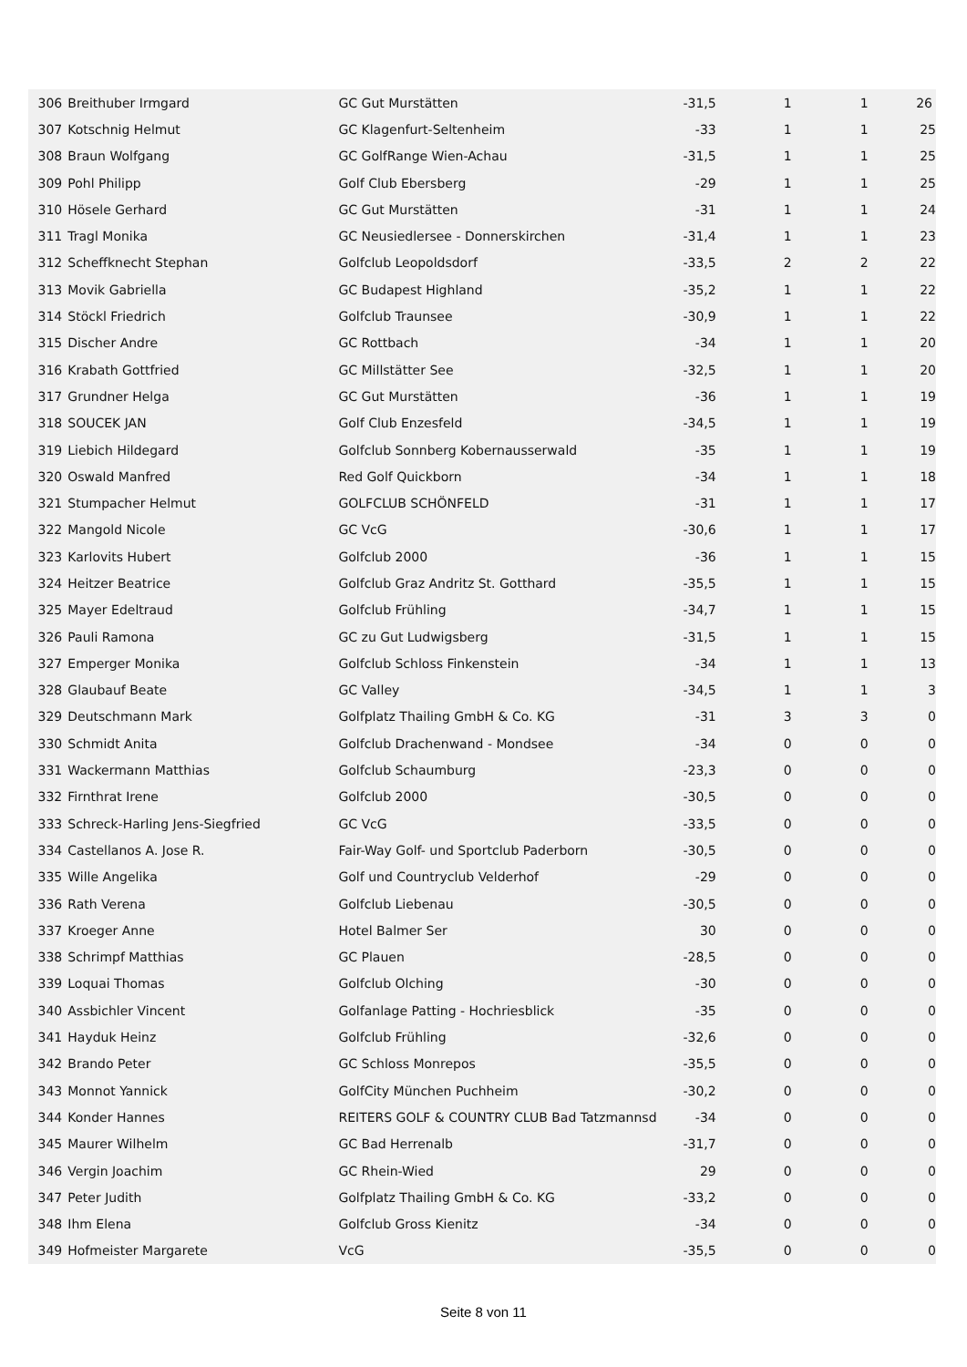| 306 | Breithuber Irmgard | GC Gut Murstätten | -31,5 | 1 | 1 | 26 |
| 307 | Kotschnig Helmut | GC Klagenfurt-Seltenheim | -33 | 1 | 1 | 25 |
| 308 | Braun Wolfgang | GC GolfRange Wien-Achau | -31,5 | 1 | 1 | 25 |
| 309 | Pohl Philipp | Golf Club Ebersberg | -29 | 1 | 1 | 25 |
| 310 | Hösele Gerhard | GC Gut Murstätten | -31 | 1 | 1 | 24 |
| 311 | Tragl Monika | GC Neusiedlersee - Donnerskirchen | -31,4 | 1 | 1 | 23 |
| 312 | Scheffknecht Stephan | Golfclub Leopoldsdorf | -33,5 | 2 | 2 | 22 |
| 313 | Movik Gabriella | GC Budapest Highland | -35,2 | 1 | 1 | 22 |
| 314 | Stöckl Friedrich | Golfclub Traunsee | -30,9 | 1 | 1 | 22 |
| 315 | Discher Andre | GC Rottbach | -34 | 1 | 1 | 20 |
| 316 | Krabath Gottfried | GC Millstätter See | -32,5 | 1 | 1 | 20 |
| 317 | Grundner Helga | GC Gut Murstätten | -36 | 1 | 1 | 19 |
| 318 | SOUCEK JAN | Golf Club Enzesfeld | -34,5 | 1 | 1 | 19 |
| 319 | Liebich Hildegard | Golfclub Sonnberg Kobernausserwald | -35 | 1 | 1 | 19 |
| 320 | Oswald Manfred | Red Golf Quickborn | -34 | 1 | 1 | 18 |
| 321 | Stumpacher Helmut | GOLFCLUB SCHÖNFELD | -31 | 1 | 1 | 17 |
| 322 | Mangold Nicole | GC VcG | -30,6 | 1 | 1 | 17 |
| 323 | Karlovits Hubert | Golfclub 2000 | -36 | 1 | 1 | 15 |
| 324 | Heitzer Beatrice | Golfclub Graz Andritz St. Gotthard | -35,5 | 1 | 1 | 15 |
| 325 | Mayer Edeltraud | Golfclub Frühling | -34,7 | 1 | 1 | 15 |
| 326 | Pauli Ramona | GC zu Gut Ludwigsberg | -31,5 | 1 | 1 | 15 |
| 327 | Emperger Monika | Golfclub Schloss Finkenstein | -34 | 1 | 1 | 13 |
| 328 | Glaubauf Beate | GC Valley | -34,5 | 1 | 1 | 3 |
| 329 | Deutschmann Mark | Golfplatz Thailing GmbH & Co. KG | -31 | 3 | 3 | 0 |
| 330 | Schmidt Anita | Golfclub Drachenwand - Mondsee | -34 | 0 | 0 | 0 |
| 331 | Wackermann Matthias | Golfclub Schaumburg | -23,3 | 0 | 0 | 0 |
| 332 | Firnthrat Irene | Golfclub 2000 | -30,5 | 0 | 0 | 0 |
| 333 | Schreck-Harling Jens-Siegfried | GC VcG | -33,5 | 0 | 0 | 0 |
| 334 | Castellanos A. Jose R. | Fair-Way Golf- und Sportclub Paderborn | -30,5 | 0 | 0 | 0 |
| 335 | Wille Angelika | Golf und Countryclub Velderhof | -29 | 0 | 0 | 0 |
| 336 | Rath Verena | Golfclub Liebenau | -30,5 | 0 | 0 | 0 |
| 337 | Kroeger Anne | Hotel Balmer Ser | 30 | 0 | 0 | 0 |
| 338 | Schrimpf Matthias | GC Plauen | -28,5 | 0 | 0 | 0 |
| 339 | Loquai Thomas | Golfclub Olching | -30 | 0 | 0 | 0 |
| 340 | Assbichler Vincent | Golfanlage Patting - Hochriesblick | -35 | 0 | 0 | 0 |
| 341 | Hayduk Heinz | Golfclub Frühling | -32,6 | 0 | 0 | 0 |
| 342 | Brando Peter | GC Schloss Monrepos | -35,5 | 0 | 0 | 0 |
| 343 | Monnot Yannick | GolfCity München Puchheim | -30,2 | 0 | 0 | 0 |
| 344 | Konder Hannes | REITERS GOLF & COUNTRY CLUB Bad Tatzmannsd | -34 | 0 | 0 | 0 |
| 345 | Maurer Wilhelm | GC Bad Herrenalb | -31,7 | 0 | 0 | 0 |
| 346 | Vergin Joachim | GC Rhein-Wied | 29 | 0 | 0 | 0 |
| 347 | Peter Judith | Golfplatz Thailing GmbH & Co. KG | -33,2 | 0 | 0 | 0 |
| 348 | Ihm Elena | Golfclub Gross Kienitz | -34 | 0 | 0 | 0 |
| 349 | Hofmeister Margarete | VcG | -35,5 | 0 | 0 | 0 |
Seite 8 von 11